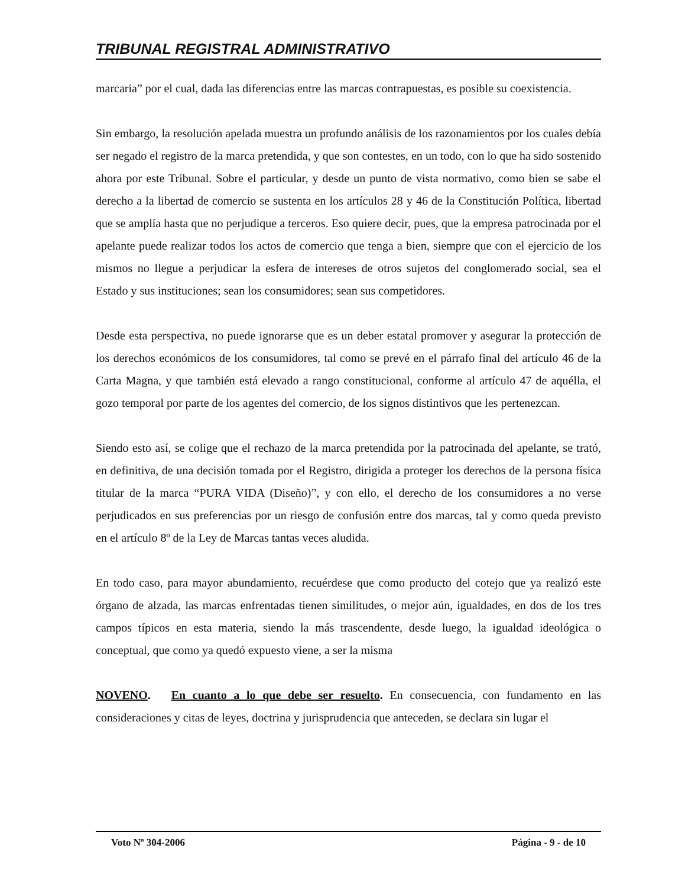TRIBUNAL REGISTRAL ADMINISTRATIVO
marcaria” por el cual, dada las diferencias entre las marcas contrapuestas, es posible su coexistencia.
Sin embargo, la resolución apelada muestra un profundo análisis de los razonamientos por los cuales debía ser negado el registro de la marca pretendida, y que son contestes, en un todo, con lo que ha sido sostenido ahora por este Tribunal. Sobre el particular, y desde un punto de vista normativo, como bien se sabe el derecho a la libertad de comercio se sustenta en los artículos 28 y 46 de la Constitución Política, libertad que se amplía hasta que no perjudique a terceros. Eso quiere decir, pues, que la empresa patrocinada por el apelante puede realizar todos los actos de comercio que tenga a bien, siempre que con el ejercicio de los mismos no llegue a perjudicar la esfera de intereses de otros sujetos del conglomerado social, sea el Estado y sus instituciones; sean los consumidores; sean sus competidores.
Desde esta perspectiva, no puede ignorarse que es un deber estatal promover y asegurar la protección de los derechos económicos de los consumidores, tal como se prevé en el párrafo final del artículo 46 de la Carta Magna, y que también está elevado a rango constitucional, conforme al artículo 47 de aquélla, el gozo temporal por parte de los agentes del comercio, de los signos distintivos que les pertenezcan.
Siendo esto así, se colige que el rechazo de la marca pretendida por la patrocinada del apelante, se trató, en definitiva, de una decisión tomada por el Registro, dirigida a proteger los derechos de la persona física titular de la marca “PURA VIDA (Diseño)”, y con ello, el derecho de los consumidores a no verse perjudicados en sus preferencias por un riesgo de confusión entre dos marcas, tal y como queda previsto en el artículo 8º de la Ley de Marcas tantas veces aludida.
En todo caso, para mayor abundamiento, recuérdese que como producto del cotejo que ya realizó este órgano de alzada, las marcas enfrentadas tienen similitudes, o mejor aún, igualdades, en dos de los tres campos típicos en esta materia, siendo la más trascendente, desde luego, la igualdad ideológica o conceptual, que como ya quedó expuesto viene, a ser la misma
NOVENO. En cuanto a lo que debe ser resuelto. En consecuencia, con fundamento en las consideraciones y citas de leyes, doctrina y jurisprudencia que anteceden, se declara sin lugar el
Voto Nº 304-2006 Página - 9 - de 10